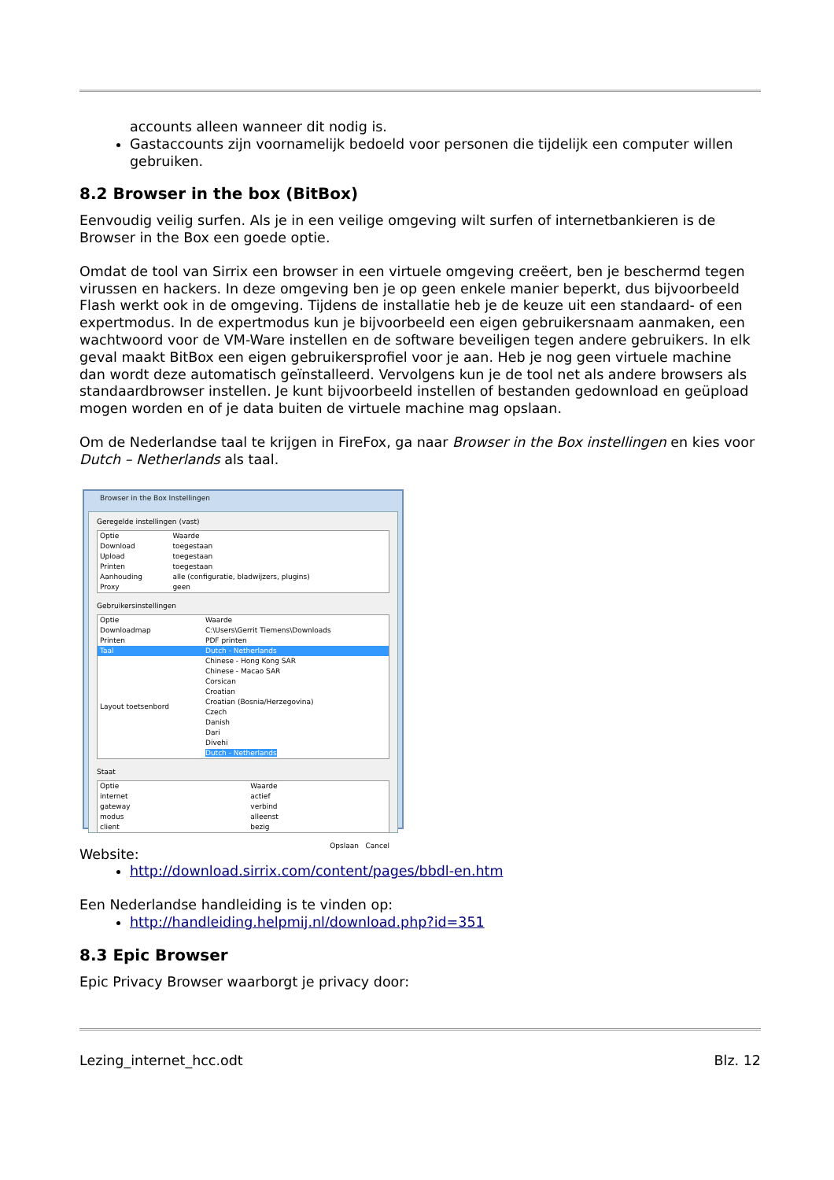accounts alleen wanneer dit nodig is.
Gastaccounts zijn voornamelijk bedoeld voor personen die tijdelijk een computer willen gebruiken.
8.2 Browser in the box (BitBox)
Eenvoudig veilig surfen. Als je in een veilige omgeving wilt surfen of internetbankieren is de Browser in the Box een goede optie.
Omdat de tool van Sirrix een browser in een virtuele omgeving creëert, ben je beschermd tegen virussen en hackers. In deze omgeving ben je op geen enkele manier beperkt, dus bijvoorbeeld Flash werkt ook in de omgeving. Tijdens de installatie heb je de keuze uit een standaard- of een expertmodus. In de expertmodus kun je bijvoorbeeld een eigen gebruikersnaam aanmaken, een wachtwoord voor de VM-Ware instellen en de software beveiligen tegen andere gebruikers. In elk geval maakt BitBox een eigen gebruikersprofiel voor je aan. Heb je nog geen virtuele machine dan wordt deze automatisch geïnstalleerd. Vervolgens kun je de tool net als andere browsers als standaardbrowser instellen. Je kunt bijvoorbeeld instellen of bestanden gedownload en geüpload mogen worden en of je data buiten de virtuele machine mag opslaan.
Om de Nederlandse taal te krijgen in FireFox, ga naar Browser in the Box instellingen en kies voor Dutch – Netherlands als taal.
Browser in the Box Instellingen
Geregelde instellingen (vast)
| Optie | Waarde |
| --- | --- |
| Download | toegestaan |
| Upload | toegestaan |
| Printen | toegestaan |
| Aanhouding | alle (configuratie, bladwijzers, plugins) |
| Proxy | geen |
Gebruikersinstellingen
| Optie | Waarde |
| --- | --- |
| Downloadmap | C:\Users\Gerrit Tiemens\Downloads |
| Printen | PDF printen |
| Taal | Dutch - Netherlands |
| Layout toetsenbord | Chinese - Hong Kong SAR Chinese - Macao SAR Corsican Croatian Croatian (Bosnia/Herzegovina) Czech Danish Dari Divehi Dutch - Netherlands |
Staat
| Optie | Waarde |
| --- | --- |
| internet | actief |
| gateway | verbind |
| modus | alleenst |
| client | bezig |
Opslaan Cancel
Website:
http://download.sirrix.com/content/pages/bbdl-en.htm
Een Nederlandse handleiding is te vinden op:
http://handleiding.helpmij.nl/download.php?id=351
8.3 Epic Browser
Epic Privacy Browser waarborgt je privacy door:
Lezing_internet_hcc.odt Blz. 12